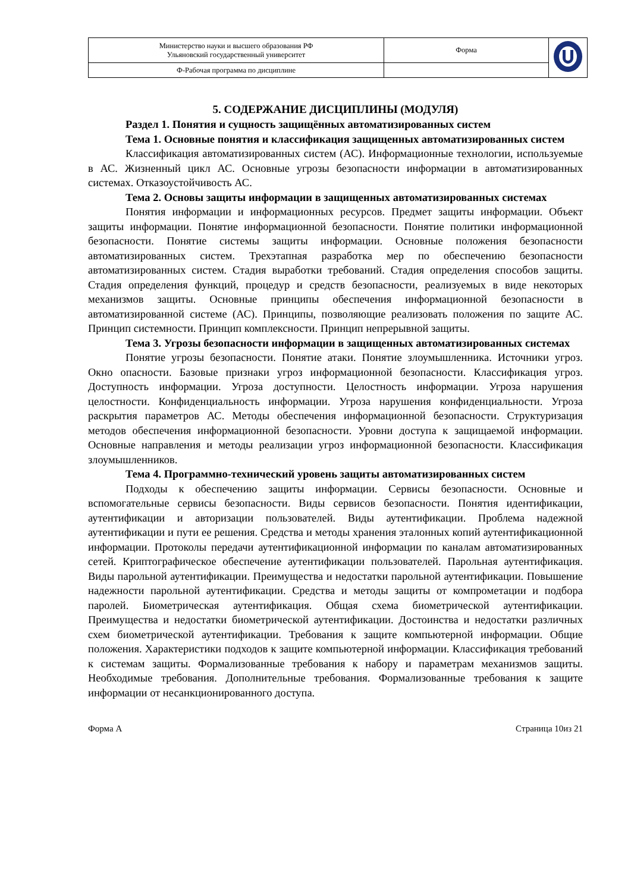| Министерство науки и высшего образования РФ Ульяновский государственный университет | Форма | |
| Ф-Рабочая программа по дисциплине | | |
5. СОДЕРЖАНИЕ ДИСЦИПЛИНЫ (МОДУЛЯ)
Раздел 1. Понятия и сущность защищённых автоматизированных систем
Тема 1. Основные понятия и классификация защищенных автоматизированных систем
Классификация автоматизированных систем (АС). Информационные технологии, используемые в АС. Жизненный цикл АС. Основные угрозы безопасности информации в автоматизированных системах. Отказоустойчивость АС.
Тема 2. Основы защиты информации в защищенных автоматизированных системах
Понятия информации и информационных ресурсов. Предмет защиты информации. Объект защиты информации. Понятие информационной безопасности. Понятие политики информационной безопасности. Понятие системы защиты информации. Основные положения безопасности автоматизированных систем. Трехэтапная разработка мер по обеспечению безопасности автоматизированных систем. Стадия выработки требований. Стадия определения способов защиты. Стадия определения функций, процедур и средств безопасности, реализуемых в виде некоторых механизмов защиты. Основные принципы обеспечения информационной безопасности в автоматизированной системе (АС). Принципы, позволяющие реализовать положения по защите АС. Принцип системности. Принцип комплексности. Принцип непрерывной защиты.
Тема 3. Угрозы безопасности информации в защищенных автоматизированных системах
Понятие угрозы безопасности. Понятие атаки. Понятие злоумышленника. Источники угроз. Окно опасности. Базовые признаки угроз информационной безопасности. Классификация угроз. Доступность информации. Угроза доступности. Целостность информации. Угроза нарушения целостности. Конфиденциальность информации. Угроза нарушения конфиденциальности. Угроза раскрытия параметров АС. Методы обеспечения информационной безопасности. Структуризация методов обеспечения информационной безопасности. Уровни доступа к защищаемой информации. Основные направления и методы реализации угроз информационной безопасности. Классификация злоумышленников.
Тема 4. Программно-технический уровень защиты автоматизированных систем
Подходы к обеспечению защиты информации. Сервисы безопасности. Основные и вспомогательные сервисы безопасности. Виды сервисов безопасности. Понятия идентификации, аутентификации и авторизации пользователей. Виды аутентификации. Проблема надежной аутентификации и пути ее решения. Средства и методы хранения эталонных копий аутентификационной информации. Протоколы передачи аутентификационной информации по каналам автоматизированных сетей. Криптографическое обеспечение аутентификации пользователей. Парольная аутентификация. Виды парольной аутентификации. Преимущества и недостатки парольной аутентификации. Повышение надежности парольной аутентификации. Средства и методы защиты от компрометации и подбора паролей. Биометрическая аутентификация. Общая схема биометрической аутентификации. Преимущества и недостатки биометрической аутентификации. Достоинства и недостатки различных схем биометрической аутентификации. Требования к защите компьютерной информации. Общие положения. Характеристики подходов к защите компьютерной информации. Классификация требований к системам защиты. Формализованные требования к набору и параметрам механизмов защиты. Необходимые требования. Дополнительные требования. Формализованные требования к защите информации от несанкционированного доступа.
Форма А Страница 10из 21